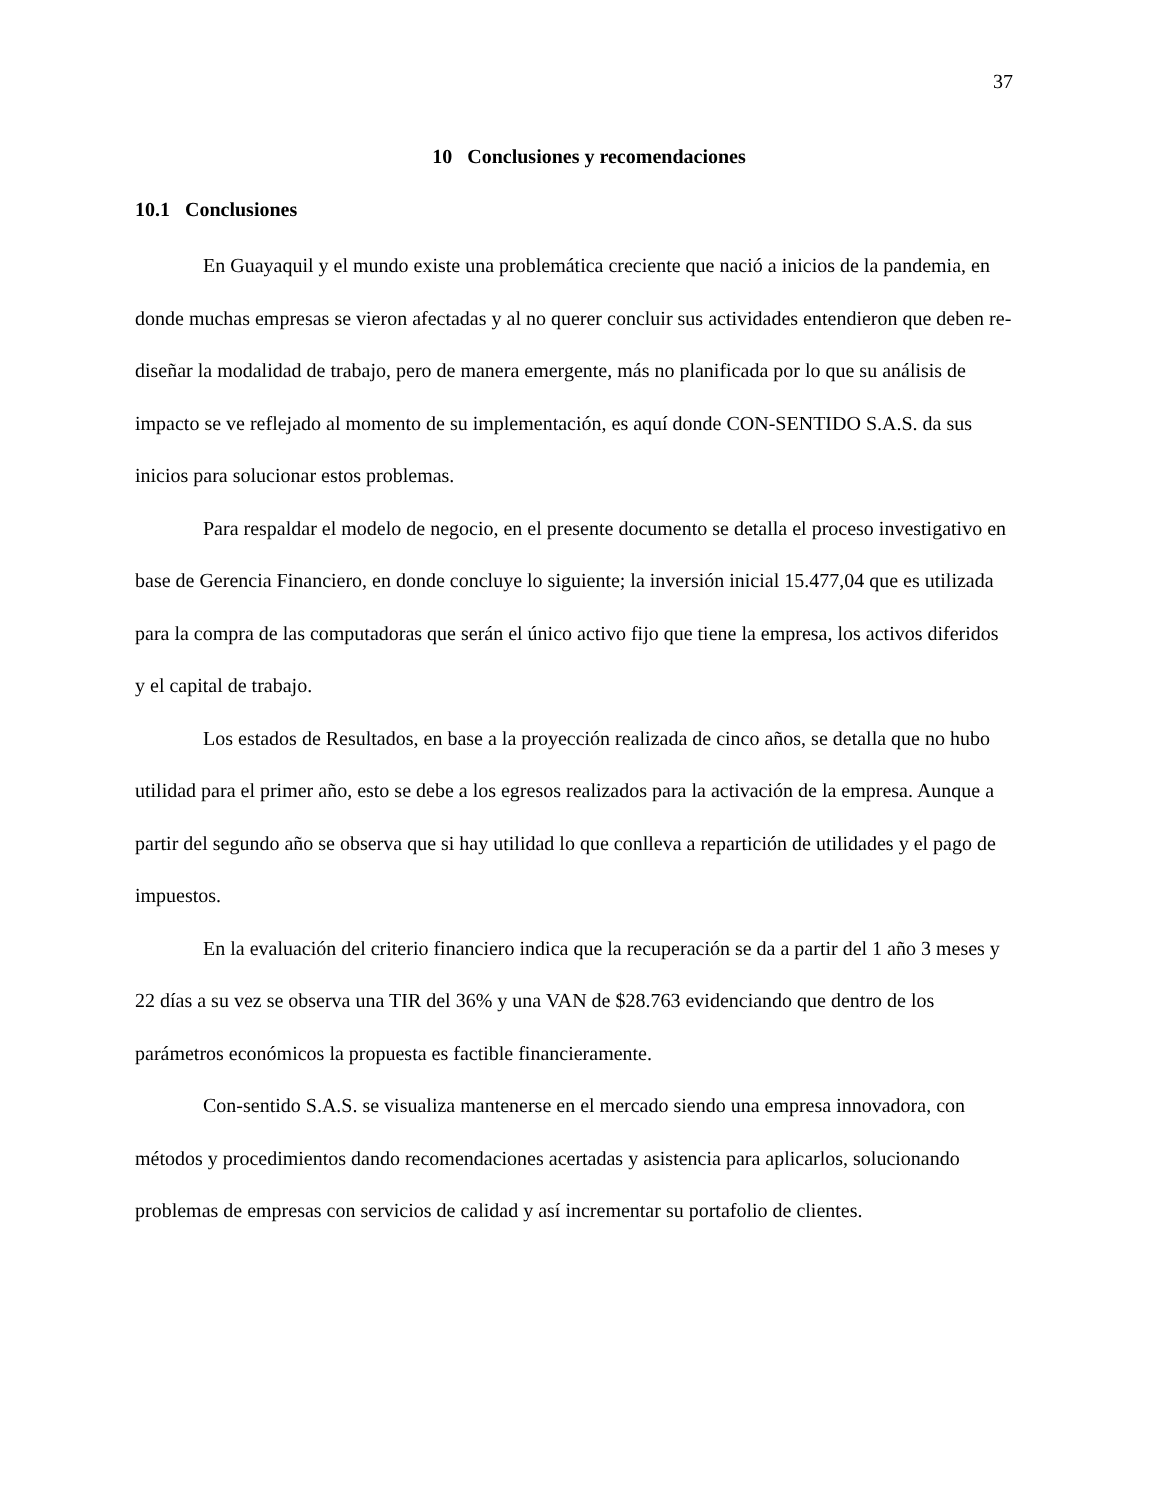37
10 Conclusiones y recomendaciones
10.1 Conclusiones
En Guayaquil y el mundo existe una problemática creciente que nació a inicios de la pandemia, en donde muchas empresas se vieron afectadas y al no querer concluir sus actividades entendieron que deben re-diseñar la modalidad de trabajo, pero de manera emergente, más no planificada por lo que su análisis de impacto se ve reflejado al momento de su implementación, es aquí donde CON-SENTIDO S.A.S. da sus inicios para solucionar estos problemas.
Para respaldar el modelo de negocio, en el presente documento se detalla el proceso investigativo en base de Gerencia Financiero, en donde concluye lo siguiente; la inversión inicial 15.477,04 que es utilizada para la compra de las computadoras que serán el único activo fijo que tiene la empresa, los activos diferidos y el capital de trabajo.
Los estados de Resultados, en base a la proyección realizada de cinco años, se detalla que no hubo utilidad para el primer año, esto se debe a los egresos realizados para la activación de la empresa. Aunque a partir del segundo año se observa que si hay utilidad lo que conlleva a repartición de utilidades y el pago de impuestos.
En la evaluación del criterio financiero indica que la recuperación se da a partir del 1 año 3 meses y 22 días a su vez se observa una TIR del 36% y una VAN de $28.763 evidenciando que dentro de los parámetros económicos la propuesta es factible financieramente.
Con-sentido S.A.S. se visualiza mantenerse en el mercado siendo una empresa innovadora, con métodos y procedimientos dando recomendaciones acertadas y asistencia para aplicarlos, solucionando problemas de empresas con servicios de calidad y así incrementar su portafolio de clientes.